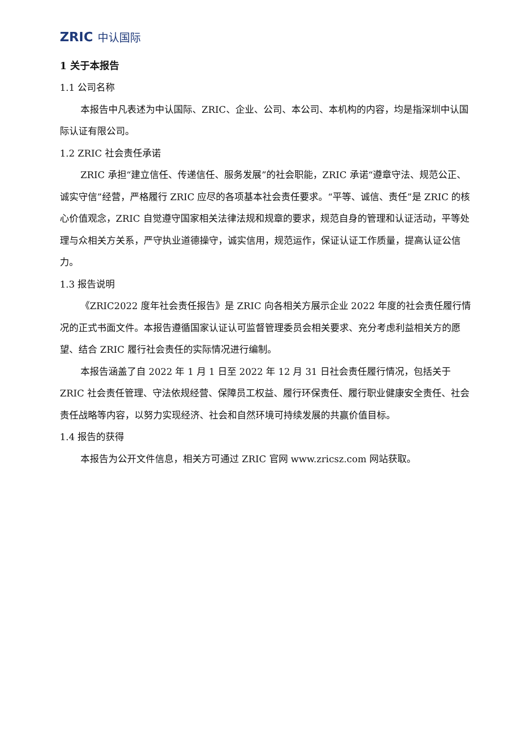ZRIC 中认国际
1 关于本报告
1.1 公司名称
本报告中凡表述为中认国际、ZRIC、企业、公司、本公司、本机构的内容，均是指深圳中认国际认证有限公司。
1.2 ZRIC 社会责任承诺
ZRIC 承担“建立信任、传递信任、服务发展”的社会职能，ZRIC 承诺“遵章守法、规范公正、诚实守信”经营，严格履行 ZRIC 应尽的各项基本社会责任要求。“平等、诚信、责任”是 ZRIC 的核心价值观念，ZRIC 自觉遵守国家相关法律法规和规章的要求，规范自身的管理和认证活动，平等处理与众相关方关系，严守执业道德操守，诚实信用，规范运作，保证认证工作质量，提高认证公信力。
1.3 报告说明
《ZRIC2022 度年社会责任报告》是 ZRIC 向各相关方展示企业 2022 年度的社会责任履行情况的正式书面文件。本报告遵循国家认证认可监督管理委员会相关要求、充分考虑利益相关方的愿望、结合 ZRIC 履行社会责任的实际情况进行编制。
本报告涵盖了自 2022 年 1 月 1 日至 2022 年 12 月 31 日社会责任履行情况，包括关于 ZRIC 社会责任管理、守法依规经营、保障员工权益、履行环保责任、履行职业健康安全责任、社会责任战略等内容，以努力实现经济、社会和自然环境可持续发展的共赢价值目标。
1.4 报告的获得
本报告为公开文件信息，相关方可通过 ZRIC 官网 www.zricsz.com 网站获取。